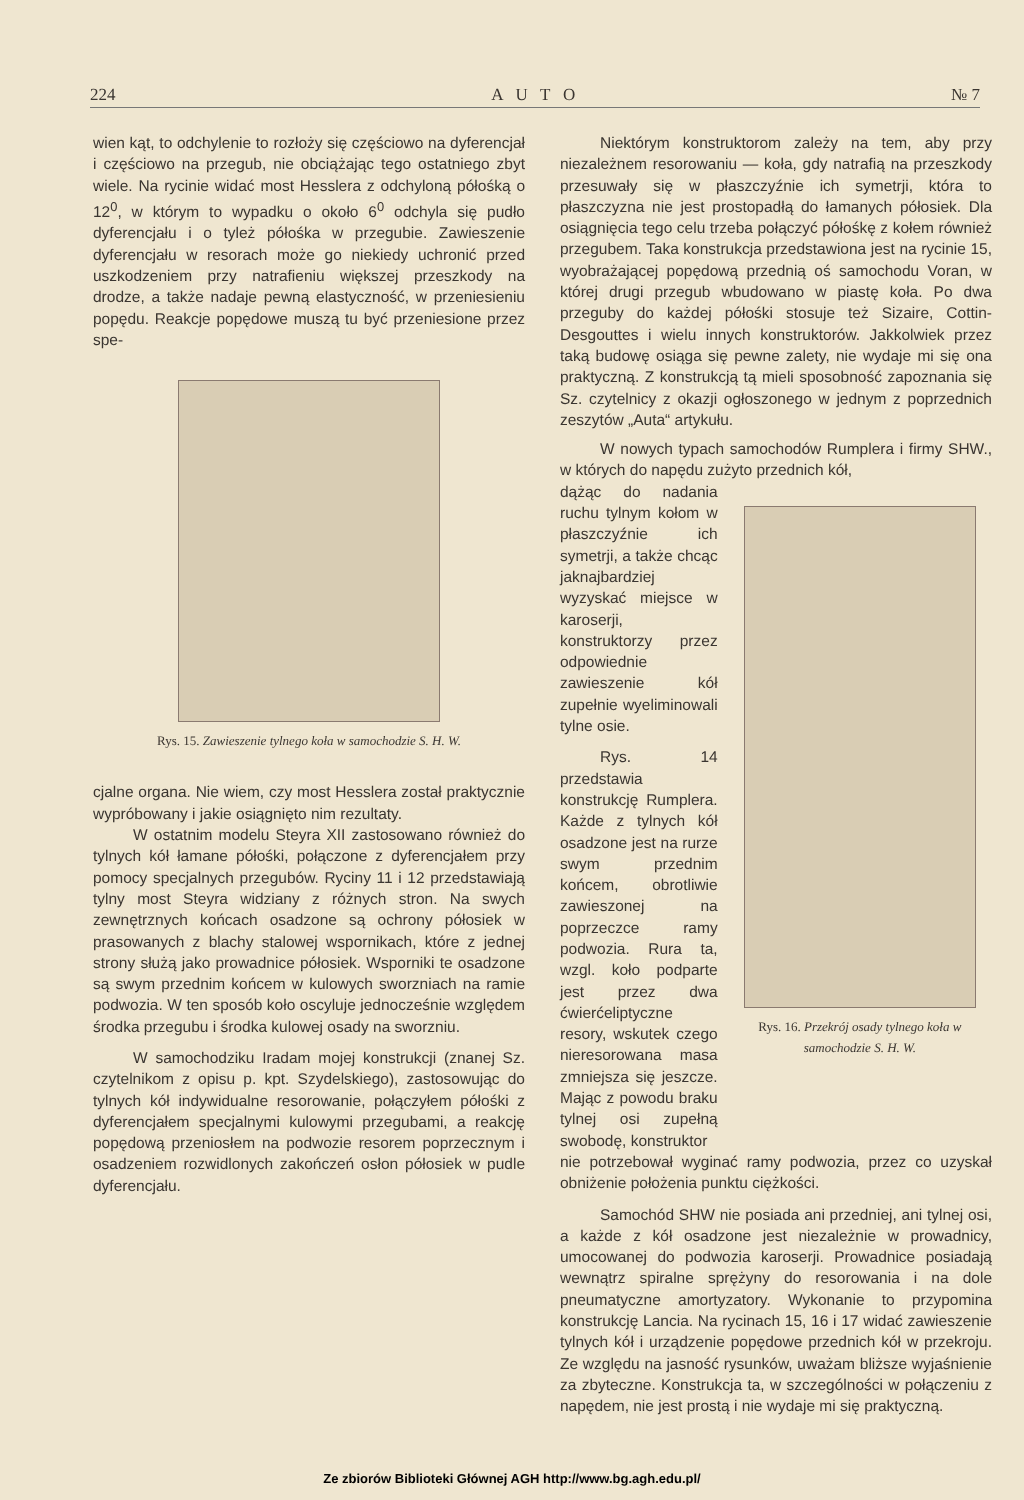224 A U T O № 7
wien kąt, to odchylenie to rozłoży się częściowo na dyferencjał i częściowo na przegub, nie obciążając tego ostatniego zbyt wiele. Na rycinie widać most Hesslera z odchyloną półośką o 12<sup>0</sup>, w którym to wypadku o około 6<sup>0</sup> odchyla się pudło dyferencjału i o tyleż półośka w przegubie. Zawieszenie dyferencjału w resorach może go niekiedy uchronić przed uszkodzeniem przy natrafieniu większej przeszkody na drodze, a także nadaje pewną elastyczność, w przeniesieniu popędu. Reakcje popędowe muszą tu być przeniesione przez spe-
Rys. 15. Zawieszenie tylnego koła w samochodzie S. H. W.
cjalne organa. Nie wiem, czy most Hesslera został praktycznie wypróbowany i jakie osiągnięto nim rezultaty.
W ostatnim modelu Steyra XII zastosowano również do tylnych kół łamane półośki, połączone z dyferencjałem przy pomocy specjalnych przegubów. Ryciny 11 i 12 przedstawiają tylny most Steyra widziany z różnych stron. Na swych zewnętrznych końcach osadzone są ochrony półosiek w prasowanych z blachy stalowej wspornikach, które z jednej strony służą jako prowadnice półosiek. Wsporniki te osadzone są swym przednim końcem w kulowych sworzniach na ramie podwozia. W ten sposób koło oscyluje jednocześnie względem środka przegubu i środka kulowej osady na sworzniu.
W samochodziku Iradam mojej konstrukcji (znanej Sz. czytelnikom z opisu p. kpt. Szydelskiego), zastosowując do tylnych kół indywidualne resorowanie, połączyłem półośki z dyferencjałem specjalnymi kulowymi przegubami, a reakcję popędową przeniosłem na podwozie resorem poprzecznym i osadzeniem rozwidlonych zakończeń osłon półosiek w pudle dyferencjału.
Niektórym konstruktorom zależy na tem, aby przy niezależnem resorowaniu — koła, gdy natrafią na przeszkody przesuwały się w płaszczyźnie ich symetrji, która to płaszczyzna nie jest prostopadłą do łamanych półosiek. Dla osiągnięcia tego celu trzeba połączyć półośkę z kołem również przegubem. Taka konstrukcja przedstawiona jest na rycinie 15, wyobrażającej popędową przednią oś samochodu Voran, w której drugi przegub wbudowano w piastę koła. Po dwa przeguby do każdej półośki stosuje też Sizaire, Cottin-Desgouttes i wielu innych konstruktorów. Jakkolwiek przez taką budowę osiąga się pewne zalety, nie wydaje mi się ona praktyczną. Z konstrukcją tą mieli sposobność zapoznania się Sz. czytelnicy z okazji ogłoszonego w jednym z poprzednich zeszytów „Auta“ artykułu.
W nowych typach samochodów Rumplera i firmy SHW., w których do napędu zużyto przednich kół,
dążąc do nadania ruchu tylnym kołom w płaszczyźnie ich symetrji, a także chcąc jaknajbardziej wyzyskać miejsce w karoserji, konstruktorzy przez odpowiednie zawieszenie kół zupełnie wyeliminowali tylne osie.
Rys. 14 przedstawia konstrukcję Rumplera. Każde z tylnych kół osadzone jest na rurze swym przednim końcem, obrotliwie zawieszonej na poprzeczce ramy podwozia. Rura ta, wzgl. koło podparte jest przez dwa ćwierćeliptyczne resory, wskutek czego nieresorowana masa zmniejsza się jeszcze. Mając z powodu braku tylnej osi zupełną swobodę, konstruktor
Rys. 16. Przekrój osady tylnego koła w samochodzie S. H. W.
nie potrzebował wyginać ramy podwozia, przez co uzyskał obniżenie położenia punktu ciężkości.
Samochód SHW nie posiada ani przedniej, ani tylnej osi, a każde z kół osadzone jest niezależnie w prowadnicy, umocowanej do podwozia karoserji. Prowadnice posiadają wewnątrz spiralne sprężyny do resorowania i na dole pneumatyczne amortyzatory. Wykonanie to przypomina konstrukcję Lancia. Na rycinach 15, 16 i 17 widać zawieszenie tylnych kół i urządzenie popędowe przednich kół w przekroju. Ze względu na jasność rysunków, uważam bliższe wyjaśnienie za zbyteczne. Konstrukcja ta, w szczególności w połączeniu z napędem, nie jest prostą i nie wydaje mi się praktyczną.
Ze zbiorów Biblioteki Głównej AGH http://www.bg.agh.edu.pl/